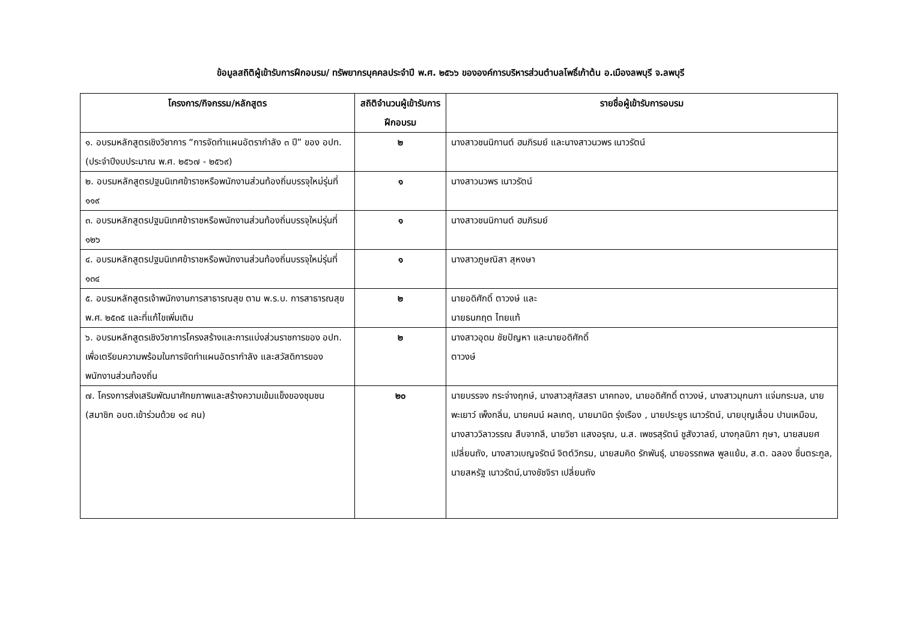ข้อมูลสถิติผู้เข้ารับการฝึกอบรม/ ทรัพยากรบุคคลประจำปี พ.ศ. ๒๕๖๖ ขององค์การบริหารส่วนตำบลโพธิ์เก้าต้น อ.เมืองลพบุรี จ.ลพบุรี
| โครงการ/กิจกรรม/หลักสูตร | สถิติจำนวนผู้เข้ารับการฝึกอบรม | รายชื่อผู้เข้ารับการอบรม |
| --- | --- | --- |
| ๑. อบรมหลักสูตรเชิงวิชาการ “การจัดทำแผนอัตรากำลัง ๓ ปี” ของ อปท. (ประจำปีงบประมาณ พ.ศ. ๒๕๖๗ - ๒๕๖๙) | ๒ | นางสาวชนนิกานต์ ฮมภิรมย์ และนางสาวนวพร เนาวรัตน์ |
| ๒. อบรมหลักสูตรปฐมนิเทศข้าราชหรือพนักงานส่วนท้องถิ่นบรรจุใหม่รุ่นที่ ๑๑๙ | ๑ | นางสาวนวพร เนาวรัตน์ |
| ๓. อบรมหลักสูตรปฐมนิเทศข้าราชหรือพนักงานส่วนท้องถิ่นบรรจุใหม่รุ่นที่ ๑๒๖ | ๑ | นางสาวชนนิกานต์ ฮมภิรมย์ |
| ๔. อบรมหลักสูตรปฐมนิเทศข้าราชหรือพนักงานส่วนท้องถิ่นบรรจุใหม่รุ่นที่ ๑๓๔ | ๑ | นางสาวภูษณิสา สุหงษา |
| ๕. อบรมหลักสูตรเจ้าพนักงานการสาธารณสุข ตาม พ.ร.บ. การสาธารณสุข พ.ศ. ๒๕๓๕ และที่แก้ไขเพิ่มเติม | ๒ | นายอดิศักดิ์ ตาวงษ์ และ นายธนกฤต ไทยแท้ |
| ๖. อบรมหลักสูตรเชิงวิชาการโครงสร้างและการแบ่งส่วนราชการของ อปท. เพื่อเตรียมความพร้อมในการจัดทำแผนอัตรากำลัง และสวัสดิการของพนักงานส่วนท้องถิ่น | ๒ | นางสาวอุดม ชัยปัญหา และนายอดิศักดิ์ ตาวงษ์ |
| ๗. โครงการส่งเสริมพัฒนาศักยภาพและสร้างความเข้มแข็งของชุมชน (สมาชิก อบต.เข้าร่วมด้วย ๑๔ คน) | ๒๐ | นายบรรจง กระจ่างฤกษ์, นางสาวสุภัสสรา นาคทอง, นายอดิศักดิ์ ตาวงษ์, นางสาวมุกนภา แจ่มกระมล, นายพะเยาว์ เพ็งกลิ่น, นายคมน์ ผลเกตุ, นายมานิต รุ่งเรือง , นายประยูร เนาวรัตน์, นายบุญเลื่อน ปานเหมือน, นางสาววิลาวรรณ สืบจากลี, นายวิชา แสงอรุณ, น.ส. เพชรสุรัตน์ ชูสังวาลย์, นางกุลนิภา กุษา, นายสมยศ เปลี่ยนถัง, นางสาวเบญจรัตน์ จิตต์วิกรม, นายสมคิด รักพันธุ์, นายอรรถพล พูลแย้ม, ส.ต. ฉลอง ชื่นตระกูล, นายสหรัฐ เนาวรัตน์,นางชัชจิรา เปลี่ยนถัง |